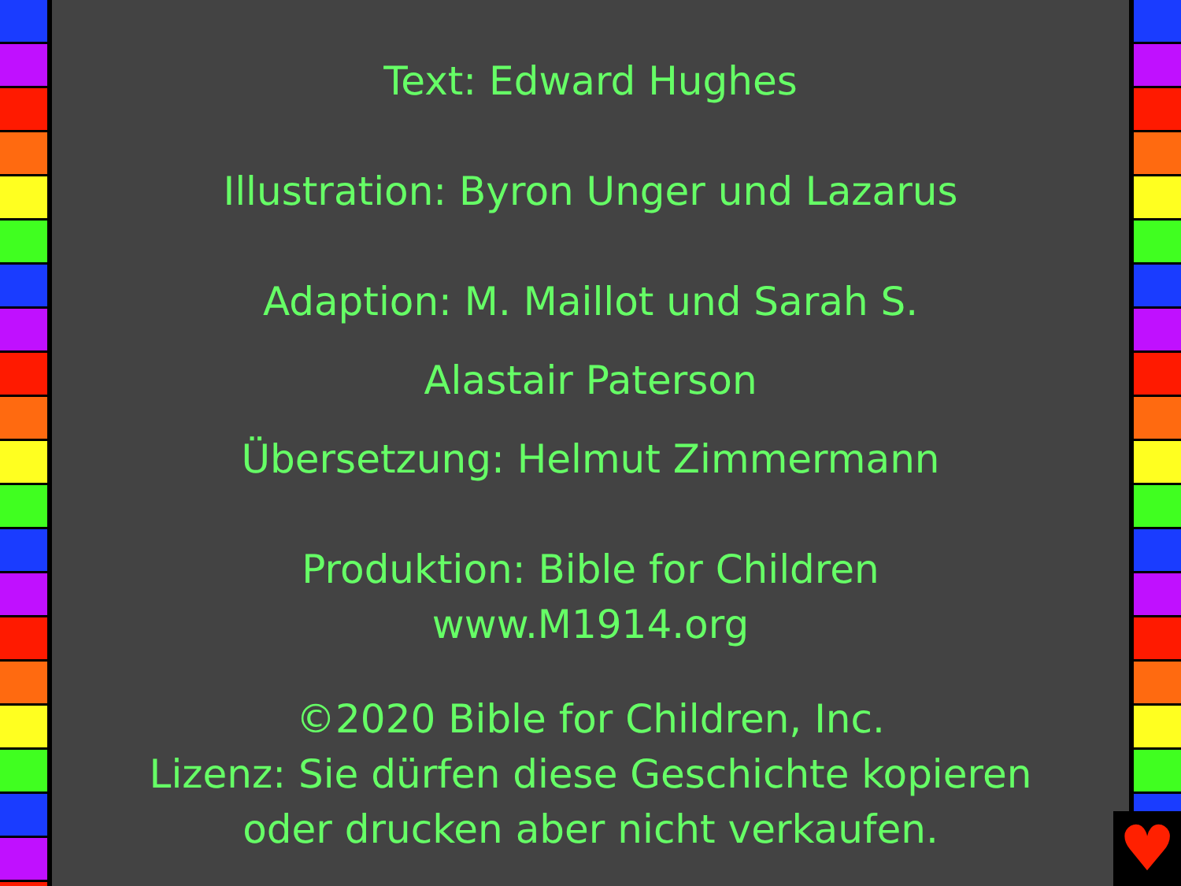Text: Edward Hughes
Illustration: Byron Unger und Lazarus
Adaption: M. Maillot und Sarah S.
Alastair Paterson
Übersetzung: Helmut Zimmermann
Produktion: Bible for Children
www.M1914.org
©2020 Bible for Children, Inc.
Lizenz: Sie dürfen diese Geschichte kopieren
oder drucken aber nicht verkaufen.
♥